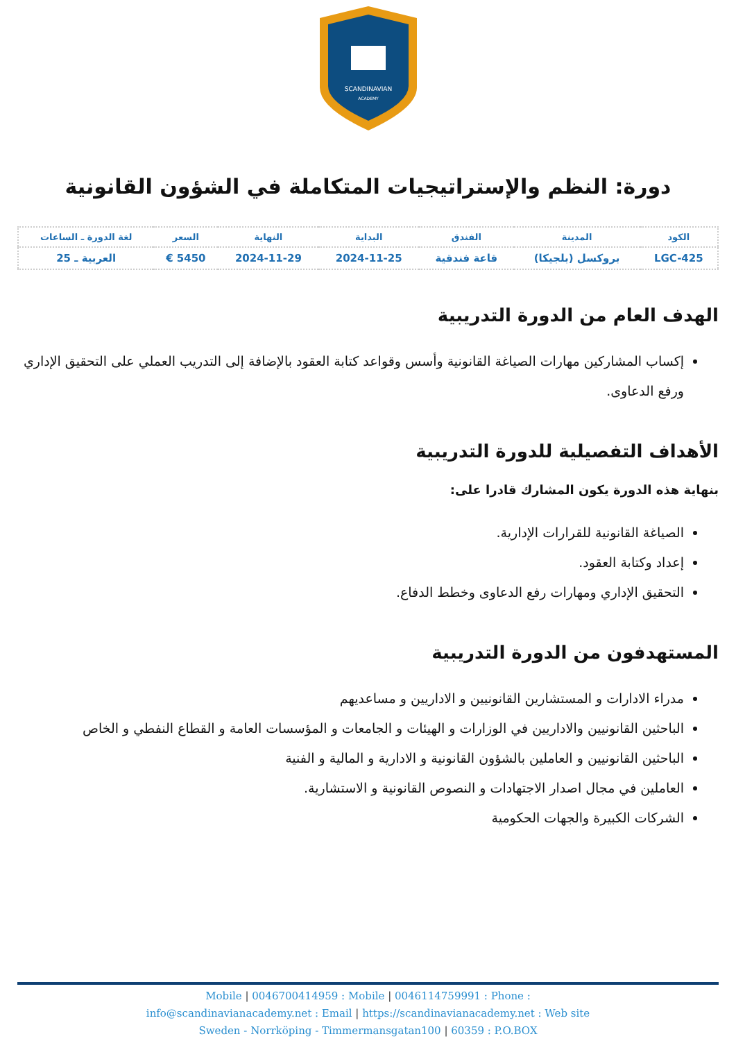SCANDINAVIAN
ACADEMY
دورة: النظم والإستراتيجيات المتكاملة في الشؤون القانونية
| الكود | المدينة | الفندق | البداية | النهاية | السعر | لغة الدورة ـ الساعات |
| --- | --- | --- | --- | --- | --- | --- |
| LGC-425 | بروكسل (بلجيكا) | قاعة فندقية | 2024-11-25 | 2024-11-29 | 5450 € | العربية ـ 25 |
الهدف العام من الدورة التدريبية
إكساب المشاركين مهارات الصياغة القانونية وأسس وقواعد كتابة العقود بالإضافة إلى التدريب العملي على التحقيق الإداري ورفع الدعاوى.
الأهداف التفصيلية للدورة التدريبية
بنهاية هذه الدورة يكون المشارك قادرا على:
الصياغة القانونية للقرارات الإدارية.
إعداد وكتابة العقود.
التحقيق الإداري ومهارات رفع الدعاوى وخطط الدفاع.
المستهدفون من الدورة التدريبية
مدراء الادارات و المستشارين القانونيين و الاداريين و مساعديهم
الباحثين القانونيين والاداريين في الوزارات و الهيئات و الجامعات و المؤسسات العامة و القطاع النفطي و الخاص
الباحثين القانونيين و العاملين بالشؤون القانونية و الادارية و المالية و الفنية
العاملين في مجال اصدار الاجتهادات و النصوص القانونية و الاستشارية.
الشركات الكبيرة والجهات الحكومية
Mobile | 0046700414959 : Mobile | 0046114759991 : Phone :
info@scandinavianacademy.net : Email | https://scandinavianacademy.net : Web site
Sweden - Norrköping - Timmermansgatan100 | 60359 : P.O.BOX